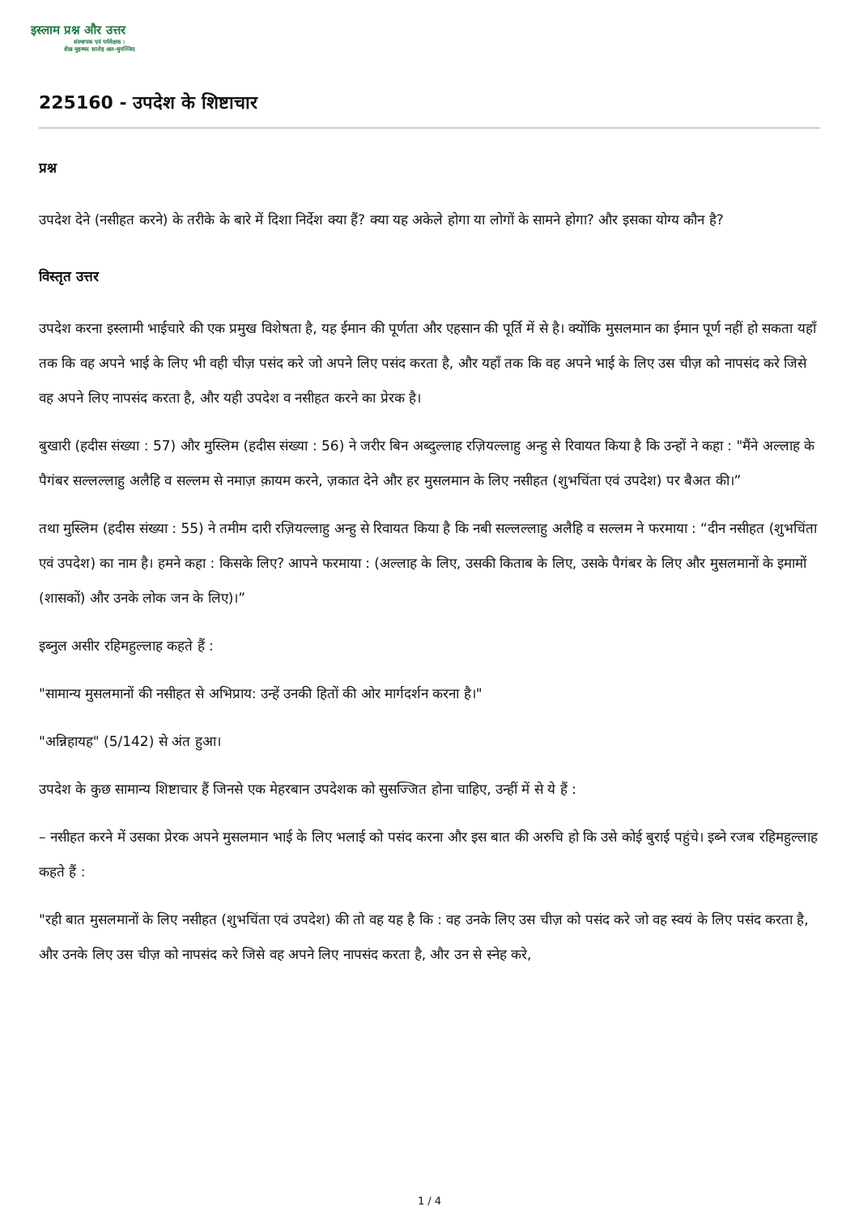इस्लाम प्रश्न और उत्तर
संस्थापक एवं पर्यवेक्षक :
शैख़ मुहम्मद सालेह अल-मुनज्जिद
225160 - उपदेश के शिष्टाचार
प्रश्न
उपदेश देने (नसीहत करने) के तरीके के बारे में दिशा निर्देश क्या हैं? क्या यह अकेले होगा या लोगों के सामने होगा? और इसका योग्य कौन है?
विस्तृत उत्तर
उपदेश करना इस्लामी भाईचारे की एक प्रमुख विशेषता है, यह ईमान की पूर्णता और एहसान की पूर्ति में से है। क्योंकि मुसलमान का ईमान पूर्ण नहीं हो सकता यहाँ तक कि वह अपने भाई के लिए भी वही चीज़ पसंद करे जो अपने लिए पसंद करता है, और यहाँ तक कि वह अपने भाई के लिए उस चीज़ को नापसंद करे जिसे वह अपने लिए नापसंद करता है, और यही उपदेश व नसीहत करने का प्रेरक है।
बुखारी (हदीस संख्या : 57) और मुस्लिम (हदीस संख्या : 56) ने जरीर बिन अब्दुल्लाह रज़ियल्लाहु अन्हु से रिवायत किया है कि उन्हों ने कहा : "मैंने अल्लाह के पैगंबर सल्लल्लाहु अलैहि व सल्लम से नमाज़ क़ायम करने, ज़कात देने और हर मुसलमान के लिए नसीहत (शुभचिंता एवं उपदेश) पर बैअत की।”
तथा मुस्लिम (हदीस संख्या : 55) ने तमीम दारी रज़ियल्लाहु अन्हु से रिवायत किया है कि नबी सल्लल्लाहु अलैहि व सल्लम ने फरमाया : “दीन नसीहत (शुभचिंता एवं उपदेश) का नाम है। हमने कहा : किसके लिए? आपने फरमाया : (अल्लाह के लिए, उसकी किताब के लिए, उसके पैगंबर के लिए और मुसलमानों के इमामों (शासकों) और उनके लोक जन के लिए)।”
इब्नुल असीर रहिमहुल्लाह कहते हैं :
"सामान्य मुसलमानों की नसीहत से अभिप्राय: उन्हें उनकी हितों की ओर मार्गदर्शन करना है।"
"अन्निहायह" (5/142) से अंत हुआ।
उपदेश के कुछ सामान्य शिष्टाचार हैं जिनसे एक मेहरबान उपदेशक को सुसज्जित होना चाहिए, उन्हीं में से ये हैं :
– नसीहत करने में उसका प्रेरक अपने मुसलमान भाई के लिए भलाई को पसंद करना और इस बात की अरुचि हो कि उसे कोई बुराई पहुंचे। इब्ने रजब रहिमहुल्लाह कहते हैं :
"रही बात मुसलमानों के लिए नसीहत (शुभचिंता एवं उपदेश) की तो वह यह है कि : वह उनके लिए उस चीज़ को पसंद करे जो वह स्वयं के लिए पसंद करता है, और उनके लिए उस चीज़ को नापसंद करे जिसे वह अपने लिए नापसंद करता है, और उन से स्नेह करे,
1 / 4